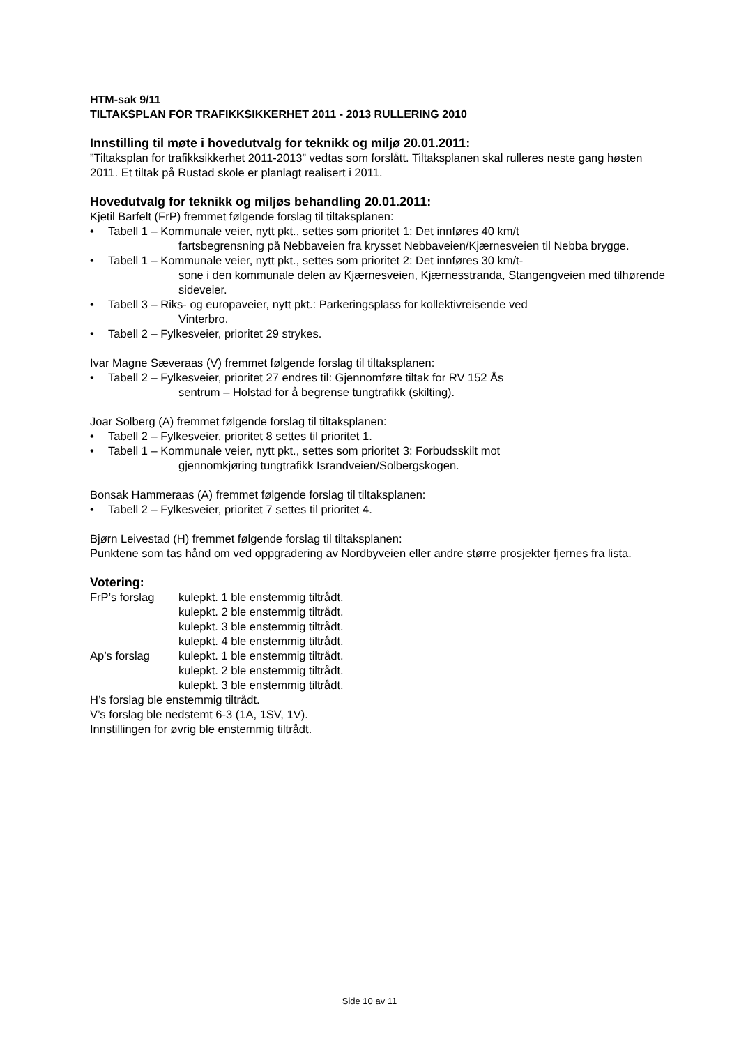HTM-sak 9/11
TILTAKSPLAN FOR TRAFIKKSIKKERHET 2011 - 2013 RULLERING 2010
Innstilling til møte i hovedutvalg for teknikk og miljø 20.01.2011:
”Tiltaksplan for trafikksikkerhet 2011-2013” vedtas som forslått. Tiltaksplanen skal rulleres neste gang høsten 2011. Et tiltak på Rustad skole er planlagt realisert i 2011.
Hovedutvalg for teknikk og miljøs behandling 20.01.2011:
Kjetil Barfelt (FrP) fremmet følgende forslag til tiltaksplanen:
• Tabell 1 – Kommunale veier, nytt pkt., settes som prioritet 1: Det innføres 40 km/t
fartsbegrensning på Nebbaveien fra krysset Nebbaveien/Kjærnesveien til Nebba brygge.
• Tabell 1 – Kommunale veier, nytt pkt., settes som prioritet 2: Det innføres 30 km/t-
sone i den kommunale delen av Kjærnesveien, Kjærnesstranda, Stangengveien med tilhørende sideveier.
• Tabell 3 – Riks- og europaveier, nytt pkt.: Parkeringsplass for kollektivreisende ved
Vinterbro.
• Tabell 2 – Fylkesveier, prioritet 29 strykes.
Ivar Magne Sæveraas (V) fremmet følgende forslag til tiltaksplanen:
• Tabell 2 – Fylkesveier, prioritet 27 endres til: Gjennomføre tiltak for RV 152 Ås
sentrum – Holstad for å begrense tungtrafikk (skilting).
Joar Solberg (A) fremmet følgende forslag til tiltaksplanen:
• Tabell 2 – Fylkesveier, prioritet 8 settes til prioritet 1.
• Tabell 1 – Kommunale veier, nytt pkt., settes som prioritet 3: Forbudsskilt mot
gjennomkjøring tungtrafikk Israndveien/Solbergskogen.
Bonsak Hammeraas (A) fremmet følgende forslag til tiltaksplanen:
• Tabell 2 – Fylkesveier, prioritet 7 settes til prioritet 4.
Bjørn Leivestad (H) fremmet følgende forslag til tiltaksplanen:
Punktene som tas hånd om ved oppgradering av Nordbyveien eller andre større prosjekter fjernes fra lista.
Votering:
FrP’s forslag kulepkt. 1 ble enstemmig tiltrådt.
kulepkt. 2 ble enstemmig tiltrådt.
kulepkt. 3 ble enstemmig tiltrådt.
kulepkt. 4 ble enstemmig tiltrådt.
Ap’s forslag kulepkt. 1 ble enstemmig tiltrådt.
kulepkt. 2 ble enstemmig tiltrådt.
kulepkt. 3 ble enstemmig tiltrådt.
H’s forslag ble enstemmig tiltrådt.
V’s forslag ble nedstemt 6-3 (1A, 1SV, 1V).
Innstillingen for øvrig ble enstemmig tiltrådt.
Side 10 av 11